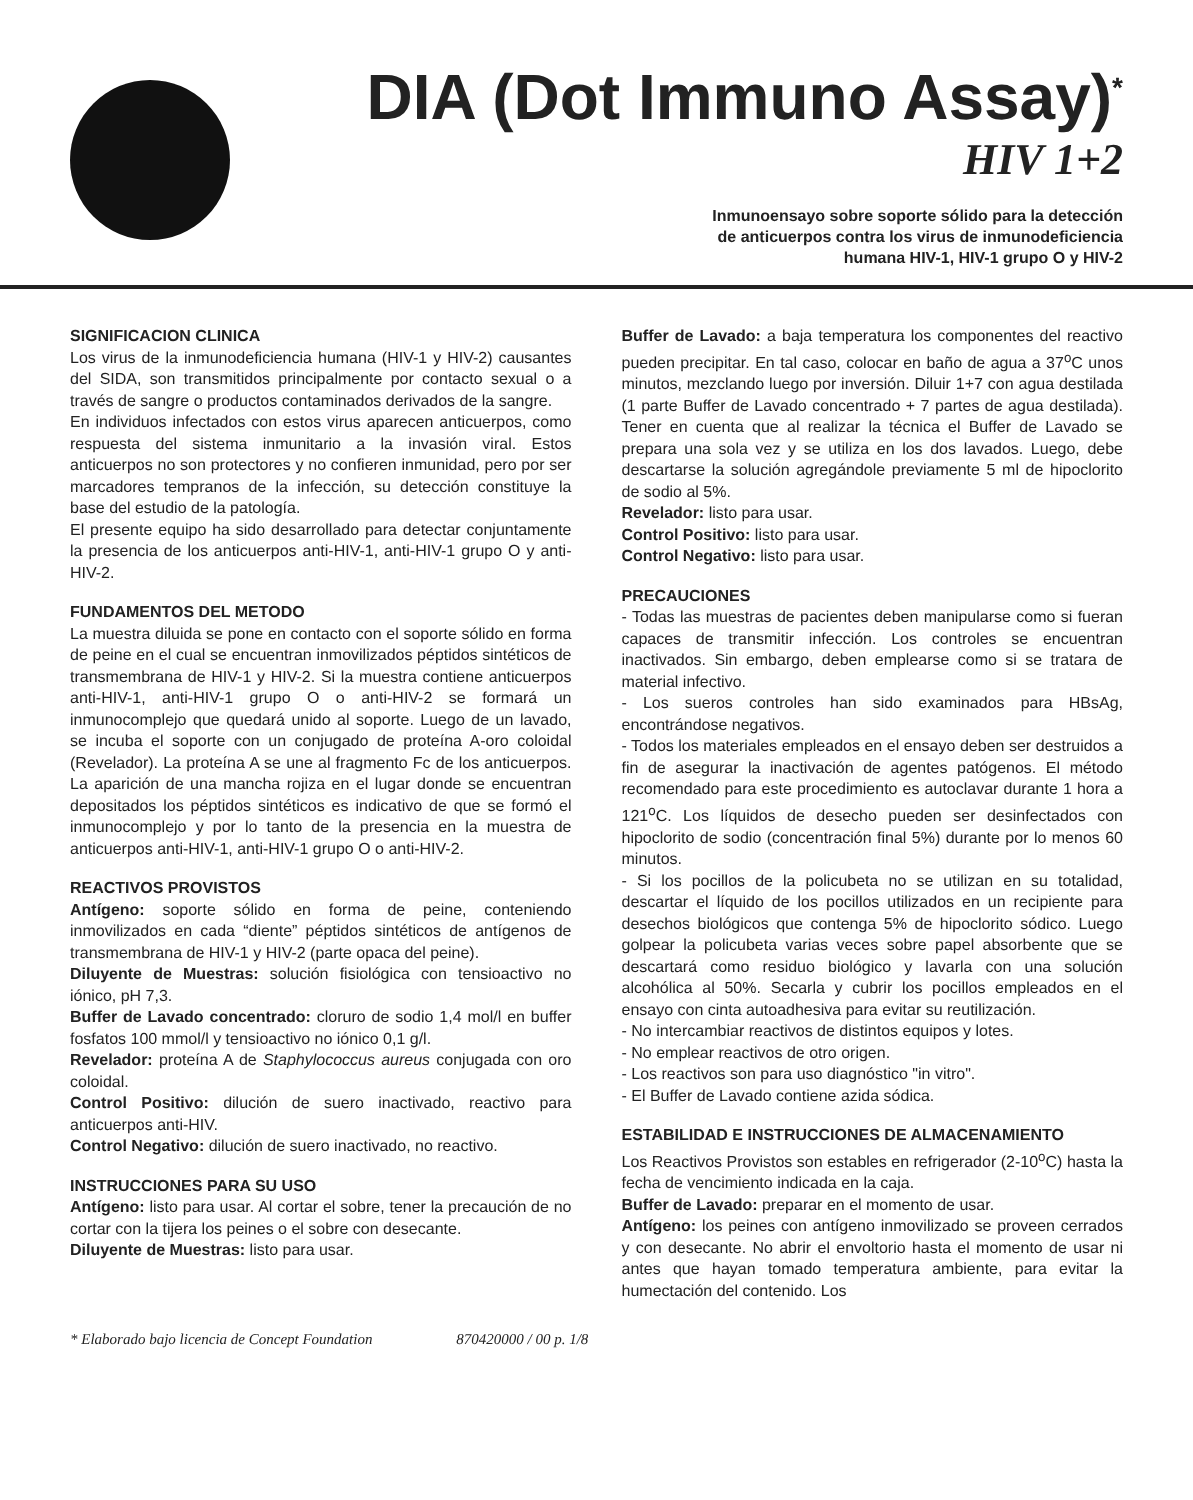DIA (Dot Immuno Assay)<sup>*</sup>
HIV 1+2
Inmunoensayo sobre soporte sólido para la detección
de anticuerpos contra los virus de inmunodeficiencia
humana HIV-1, HIV-1 grupo O y HIV-2
SIGNIFICACION CLINICA
Los virus de la inmunodeficiencia humana (HIV-1 y HIV-2) causantes del SIDA, son transmitidos principalmente por contacto sexual o a través de sangre o productos contaminados derivados de la sangre.
En individuos infectados con estos virus aparecen anticuerpos, como respuesta del sistema inmunitario a la invasión viral. Estos anticuerpos no son protectores y no confieren inmunidad, pero por ser marcadores tempranos de la infección, su detección constituye la base del estudio de la patología.
El presente equipo ha sido desarrollado para detectar conjuntamente la presencia de los anticuerpos anti-HIV-1, anti-HIV-1 grupo O y anti-HIV-2.
FUNDAMENTOS DEL METODO
La muestra diluida se pone en contacto con el soporte sólido en forma de peine en el cual se encuentran inmovilizados péptidos sintéticos de transmembrana de HIV-1 y HIV-2. Si la muestra contiene anticuerpos anti-HIV-1, anti-HIV-1 grupo O o anti-HIV-2 se formará un inmunocomplejo que quedará unido al soporte. Luego de un lavado, se incuba el soporte con un conjugado de proteína A-oro coloidal (Revelador). La proteína A se une al fragmento Fc de los anticuerpos. La aparición de una mancha rojiza en el lugar donde se encuentran depositados los péptidos sintéticos es indicativo de que se formó el inmunocomplejo y por lo tanto de la presencia en la muestra de anticuerpos anti-HIV-1, anti-HIV-1 grupo O o anti-HIV-2.
REACTIVOS PROVISTOS
Antígeno: soporte sólido en forma de peine, conteniendo inmovilizados en cada “diente” péptidos sintéticos de antígenos de transmembrana de HIV-1 y HIV-2 (parte opaca del peine).
Diluyente de Muestras: solución fisiológica con tensioactivo no iónico, pH 7,3.
Buffer de Lavado concentrado: cloruro de sodio 1,4 mol/l en buffer fosfatos 100 mmol/l y tensioactivo no iónico 0,1 g/l.
Revelador: proteína A de Staphylococcus aureus conjugada con oro coloidal.
Control Positivo: dilución de suero inactivado, reactivo para anticuerpos anti-HIV.
Control Negativo: dilución de suero inactivado, no reactivo.
INSTRUCCIONES PARA SU USO
Antígeno: listo para usar. Al cortar el sobre, tener la precaución de no cortar con la tijera los peines o el sobre con desecante.
Diluyente de Muestras: listo para usar.
Buffer de Lavado: a baja temperatura los componentes del reactivo pueden precipitar. En tal caso, colocar en baño de agua a 37<sup>o</sup>C unos minutos, mezclando luego por inversión. Diluir 1+7 con agua destilada (1 parte Buffer de Lavado concentrado + 7 partes de agua destilada). Tener en cuenta que al realizar la técnica el Buffer de Lavado se prepara una sola vez y se utiliza en los dos lavados. Luego, debe descartarse la solución agregándole previamente 5 ml de hipoclorito de sodio al 5%.
Revelador: listo para usar.
Control Positivo: listo para usar.
Control Negativo: listo para usar.
PRECAUCIONES
- Todas las muestras de pacientes deben manipularse como si fueran capaces de transmitir infección. Los controles se encuentran inactivados. Sin embargo, deben emplearse como si se tratara de material infectivo.
- Los sueros controles han sido examinados para HBsAg, encontrándose negativos.
- Todos los materiales empleados en el ensayo deben ser destruidos a fin de asegurar la inactivación de agentes patógenos. El método recomendado para este procedimiento es autoclavar durante 1 hora a 121<sup>o</sup>C. Los líquidos de desecho pueden ser desinfectados con hipoclorito de sodio (concentración final 5%) durante por lo menos 60 minutos.
- Si los pocillos de la policubeta no se utilizan en su totalidad, descartar el líquido de los pocillos utilizados en un recipiente para desechos biológicos que contenga 5% de hipoclorito sódico. Luego golpear la policubeta varias veces sobre papel absorbente que se descartará como residuo biológico y lavarla con una solución alcohólica al 50%. Secarla y cubrir los pocillos empleados en el ensayo con cinta autoadhesiva para evitar su reutilización.
- No intercambiar reactivos de distintos equipos y lotes.
- No emplear reactivos de otro origen.
- Los reactivos son para uso diagnóstico "in vitro".
- El Buffer de Lavado contiene azida sódica.
ESTABILIDAD E INSTRUCCIONES DE ALMACENAMIENTO
Los Reactivos Provistos son estables en refrigerador (2-10<sup>o</sup>C) hasta la fecha de vencimiento indicada en la caja.
Buffer de Lavado: preparar en el momento de usar.
Antígeno: los peines con antígeno inmovilizado se proveen cerrados y con desecante. No abrir el envoltorio hasta el momento de usar ni antes que hayan tomado temperatura ambiente, para evitar la humectación del contenido. Los
* Elaborado bajo licencia de Concept Foundation 870420000 / 00 p. 1/8